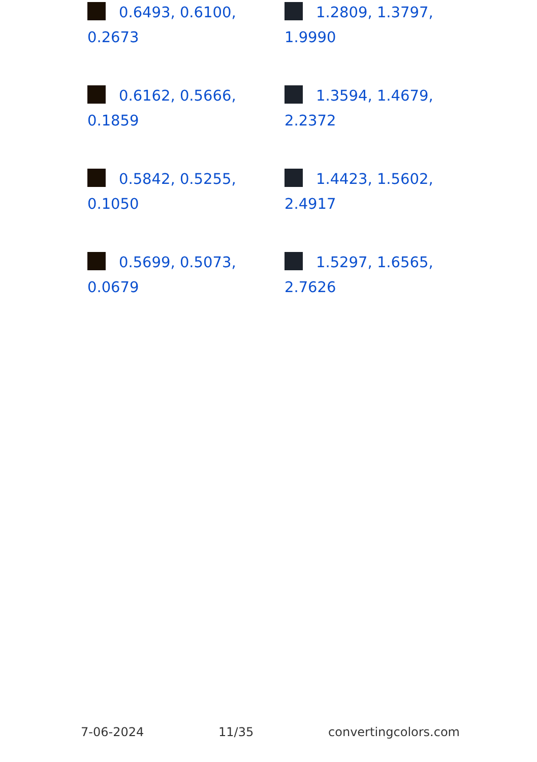0.6493, 0.6100, 0.2673
1.2809, 1.3797, 1.9990
0.6162, 0.5666, 0.1859
1.3594, 1.4679, 2.2372
0.5842, 0.5255, 0.1050
1.4423, 1.5602, 2.4917
0.5699, 0.5073, 0.0679
1.5297, 1.6565, 2.7626
7-06-2024 11/35 convertingcolors.com